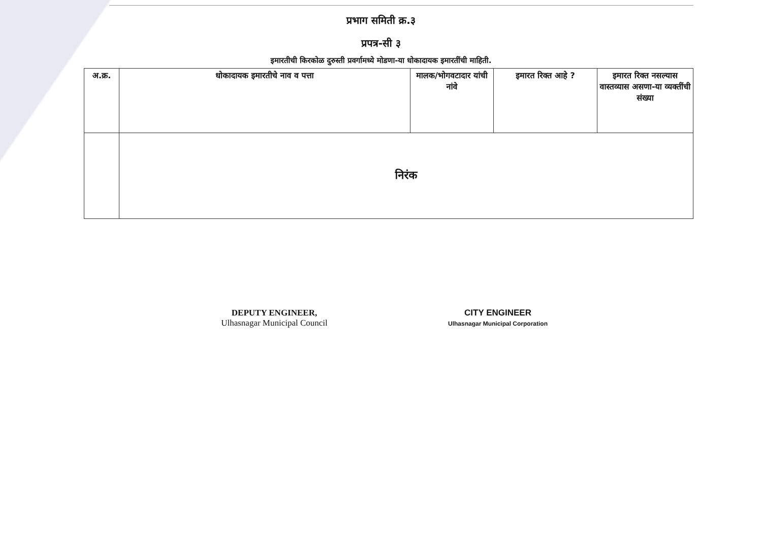प्रभाग समिती क्र.३
प्रपत्र-सी ३
इमारतीची किरकोळ दुरुस्ती प्रवर्गामध्ये मोडणा-या धोकादायक इमारतींची माहिती.
| अ.क्र. | धोकादायक इमारतीचे नाव व पत्ता | मालक/भोगवटादार यांची नांवे | इमारत रिक्त आहे ? | इमारत रिक्त नसल्यास वास्तव्यास असणा-या व्यक्तींची संख्या |
| --- | --- | --- | --- | --- |
| | निरंक | | | |
DEPUTY ENGINEER,
Ulhasnagar Municipal Council
CITY ENGINEER
Ulhasnagar Municipal Corporation